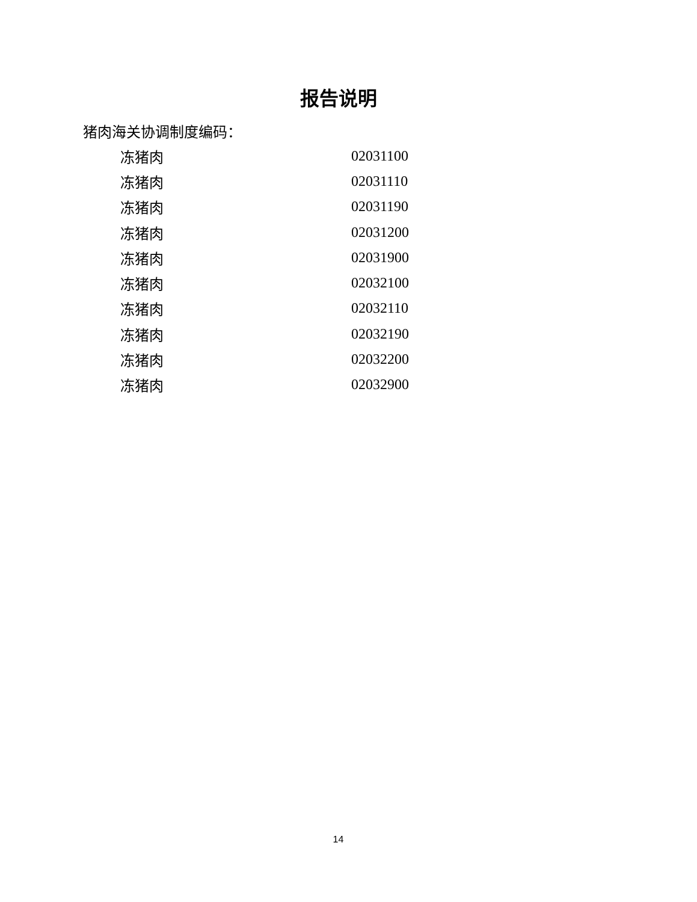报告说明
猪肉海关协调制度编码：
| 冻猪肉 | 02031100 |
| 冻猪肉 | 02031110 |
| 冻猪肉 | 02031190 |
| 冻猪肉 | 02031200 |
| 冻猪肉 | 02031900 |
| 冻猪肉 | 02032100 |
| 冻猪肉 | 02032110 |
| 冻猪肉 | 02032190 |
| 冻猪肉 | 02032200 |
| 冻猪肉 | 02032900 |
14